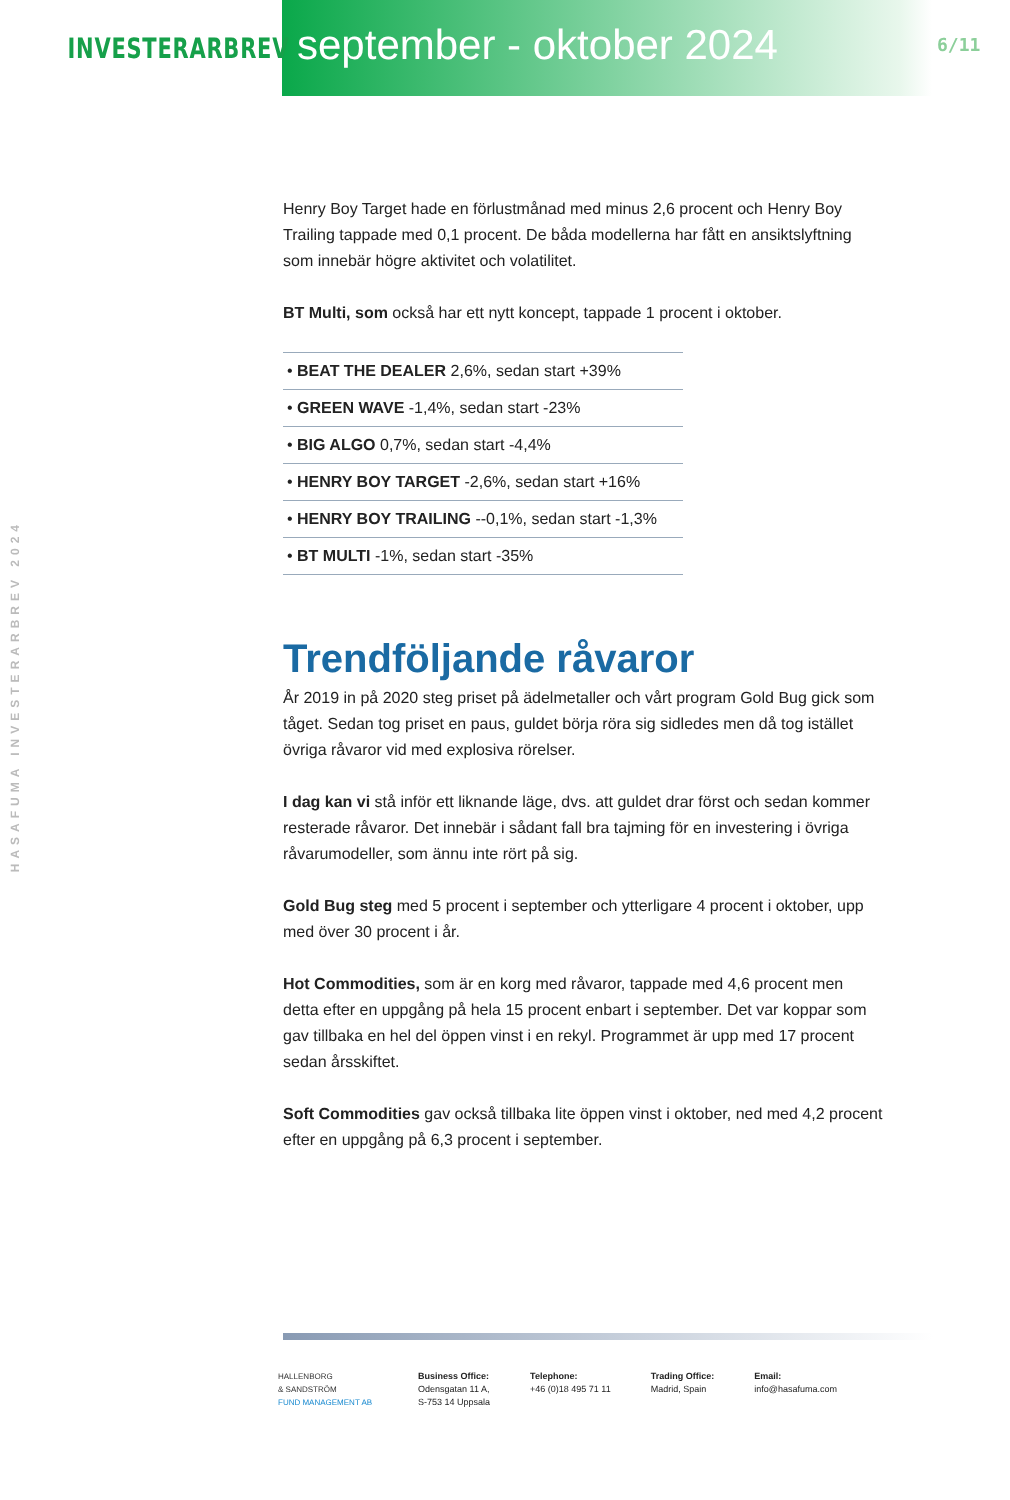INVESTERARBREV
september - oktober 2024
6/11
HASAFUMA INVESTERARBREV 2024
Henry Boy Target hade en förlustmånad med minus 2,6 procent och Henry Boy Trailing tappade med 0,1 procent. De båda modellerna har fått en ansiktslyftning som innebär högre aktivitet och volatilitet.
BT Multi, som också har ett nytt koncept, tappade 1 procent i oktober.
• BEAT THE DEALER 2,6%, sedan start +39%
• GREEN WAVE -1,4%, sedan start -23%
• BIG ALGO 0,7%, sedan start -4,4%
• HENRY BOY TARGET -2,6%, sedan start +16%
• HENRY BOY TRAILING --0,1%, sedan start -1,3%
• BT MULTI -1%, sedan start -35%
Trendföljande råvaror
År 2019 in på 2020 steg priset på ädelmetaller och vårt program Gold Bug gick som tåget. Sedan tog priset en paus, guldet börja röra sig sidledes men då tog istället övriga råvaror vid med explosiva rörelser.
I dag kan vi stå inför ett liknande läge, dvs. att guldet drar först och sedan kommer resterade råvaror. Det innebär i sådant fall bra tajming för en investering i övriga råvarumodeller, som ännu inte rört på sig.
Gold Bug steg med 5 procent i september och ytterligare 4 procent i oktober, upp med över 30 procent i år.
Hot Commodities, som är en korg med råvaror, tappade med 4,6 procent men detta efter en uppgång på hela 15 procent enbart i september. Det var koppar som gav tillbaka en hel del öppen vinst i en rekyl. Programmet är upp med 17 procent sedan årsskiftet.
Soft Commodities gav också tillbaka lite öppen vinst i oktober, ned med 4,2 procent efter en uppgång på 6,3 procent i september.
HALLENBORG
& SANDSTRÖM
FUND MANAGEMENT AB
Business Office:
Odensgatan 11 A,
S-753 14 Uppsala
Telephone:
+46 (0)18 495 71 11
Trading Office:
Madrid, Spain
Email:
info@hasafuma.com